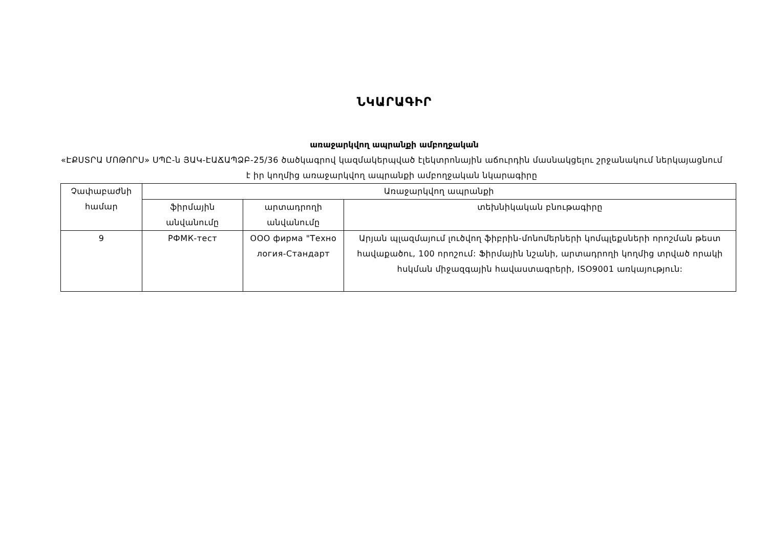ՆԿԱՐԱԳԻՐ
առաջարկվող ապրանքի ամբողջական
«ԷՔՍՏՐԱ ՄՈԹՈՐՍ» ՍՊԸ-ն ՅԱԿ-ԷԱՃԱՊՁԲ-25/36 ծածկագրով կազմակերպված էլեկտրոնային աճուրդին մասնակցելու շրջանակում ներկայացնում է իր կողմից առաջարկվող ապրանքի ամբողջական նկարագիրը
| Չափաբաժնի համար | Առաջարկվող ապրանքի | | |
| --- | --- | --- | --- |
| | ֆիրմային անվանումը | արտադրողի անվանումը | տեխնիկական բնութագիրը |
| 9 | РФМК-тест | ООО фирма "Техно логия-Стандарт | Արյան պլազմայում լուծվող ֆիբրին-մոնոմերների կոմպլեքսների որոշման թեստ հավաքածու, 100 որոշում: Ֆիրմային նշանի, արտադրողի կողմից տրված որակի հսկման միջազգային հավաստագրերի, ISO9001 առկայություն: |